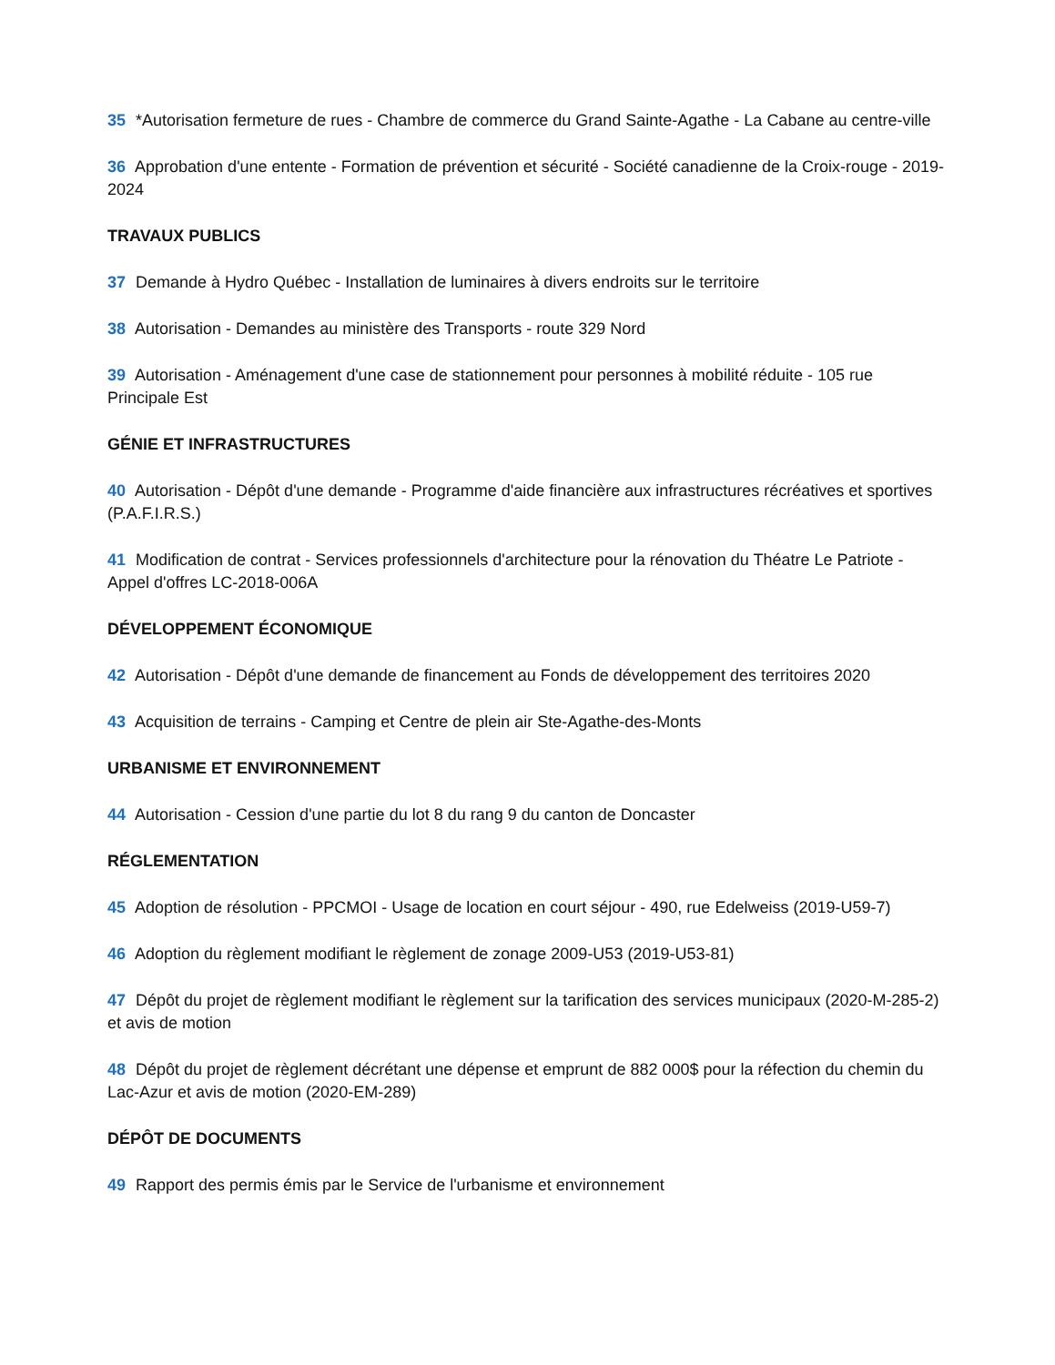35 *Autorisation fermeture de rues - Chambre de commerce du Grand Sainte-Agathe - La Cabane au centre-ville
36 Approbation d'une entente - Formation de prévention et sécurité - Société canadienne de la Croix-rouge - 2019-2024
TRAVAUX PUBLICS
37 Demande à Hydro Québec - Installation de luminaires à divers endroits sur le territoire
38 Autorisation - Demandes au ministère des Transports - route 329 Nord
39 Autorisation - Aménagement d'une case de stationnement pour personnes à mobilité réduite - 105 rue Principale Est
GÉNIE ET INFRASTRUCTURES
40 Autorisation - Dépôt d'une demande - Programme d'aide financière aux infrastructures récréatives et sportives (P.A.F.I.R.S.)
41 Modification de contrat - Services professionnels d'architecture pour la rénovation du Théatre Le Patriote - Appel d'offres LC-2018-006A
DÉVELOPPEMENT ÉCONOMIQUE
42 Autorisation - Dépôt d'une demande de financement au Fonds de développement des territoires 2020
43 Acquisition de terrains - Camping et Centre de plein air Ste-Agathe-des-Monts
URBANISME ET ENVIRONNEMENT
44 Autorisation - Cession d'une partie du lot 8 du rang 9 du canton de Doncaster
RÉGLEMENTATION
45 Adoption de résolution - PPCMOI - Usage de location en court séjour - 490, rue Edelweiss (2019-U59-7)
46 Adoption du règlement modifiant le règlement de zonage 2009-U53 (2019-U53-81)
47 Dépôt du projet de règlement modifiant le règlement sur la tarification des services municipaux (2020-M-285-2) et avis de motion
48 Dépôt du projet de règlement décrétant une dépense et emprunt de 882 000$ pour la réfection du chemin du Lac-Azur et avis de motion (2020-EM-289)
DÉPÔT DE DOCUMENTS
49 Rapport des permis émis par le Service de l'urbanisme et environnement